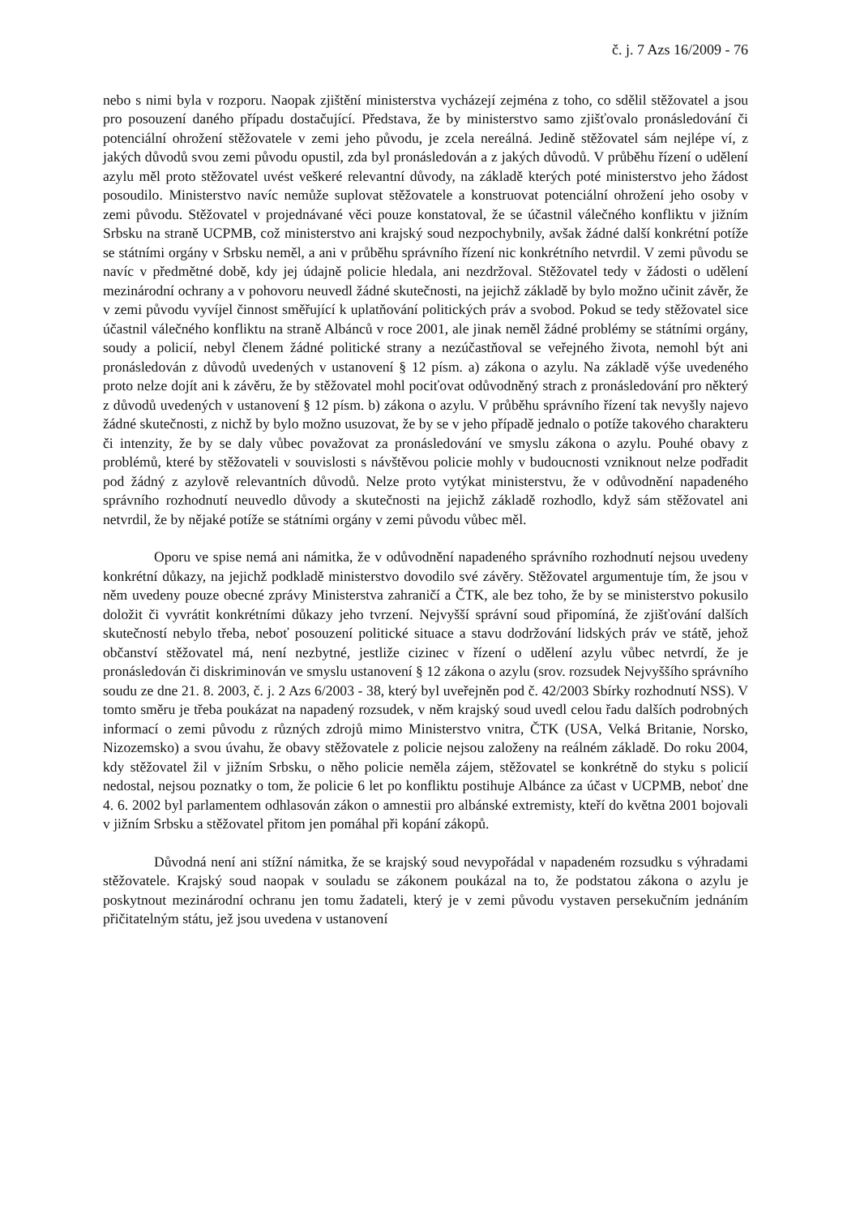č. j. 7 Azs 16/2009 - 76
nebo s nimi byla v rozporu. Naopak zjištění ministerstva vycházejí zejména z toho, co sdělil stěžovatel a jsou pro posouzení daného případu dostačující. Představa, že by ministerstvo samo zjišťovalo pronásledování či potenciální ohrožení stěžovatele v zemi jeho původu, je zcela nereálná. Jedině stěžovatel sám nejlépe ví, z jakých důvodů svou zemi původu opustil, zda byl pronásledován a z jakých důvodů. V průběhu řízení o udělení azylu měl proto stěžovatel uvést veškeré relevantní důvody, na základě kterých poté ministerstvo jeho žádost posoudilo. Ministerstvo navíc nemůže suplovat stěžovatele a konstruovat potenciální ohrožení jeho osoby v zemi původu. Stěžovatel v projednávané věci pouze konstatoval, že se účastnil válečného konfliktu v jižním Srbsku na straně UCPMB, což ministerstvo ani krajský soud nezpochybnily, avšak žádné další konkrétní potíže se státními orgány v Srbsku neměl, a ani v průběhu správního řízení nic konkrétního netvrdil. V zemi původu se navíc v předmětné době, kdy jej údajně policie hledala, ani nezdržoval. Stěžovatel tedy v žádosti o udělení mezinárodní ochrany a v pohovoru neuvedl žádné skutečnosti, na jejichž základě by bylo možno učinit závěr, že v zemi původu vyvíjel činnost směřující k uplatňování politických práv a svobod. Pokud se tedy stěžovatel sice účastnil válečného konfliktu na straně Albánců v roce 2001, ale jinak neměl žádné problémy se státními orgány, soudy a policií, nebyl členem žádné politické strany a nezúčastňoval se veřejného života, nemohl být ani pronásledován z důvodů uvedených v ustanovení § 12 písm. a) zákona o azylu. Na základě výše uvedeného proto nelze dojít ani k závěru, že by stěžovatel mohl pociťovat odůvodněný strach z pronásledování pro některý z důvodů uvedených v ustanovení § 12 písm. b) zákona o azylu. V průběhu správního řízení tak nevyšly najevo žádné skutečnosti, z nichž by bylo možno usuzovat, že by se v jeho případě jednalo o potíže takového charakteru či intenzity, že by se daly vůbec považovat za pronásledování ve smyslu zákona o azylu. Pouhé obavy z problémů, které by stěžovateli v souvislosti s návštěvou policie mohly v budoucnosti vzniknout nelze podřadit pod žádný z azylově relevantních důvodů. Nelze proto vytýkat ministerstvu, že v odůvodnění napadeného správního rozhodnutí neuvedlo důvody a skutečnosti na jejichž základě rozhodlo, když sám stěžovatel ani netvrdil, že by nějaké potíže se státními orgány v zemi původu vůbec měl.
Oporu ve spise nemá ani námitka, že v odůvodnění napadeného správního rozhodnutí nejsou uvedeny konkrétní důkazy, na jejichž podkladě ministerstvo dovodilo své závěry. Stěžovatel argumentuje tím, že jsou v něm uvedeny pouze obecné zprávy Ministerstva zahraničí a ČTK, ale bez toho, že by se ministerstvo pokusilo doložit či vyvrátit konkrétními důkazy jeho tvrzení. Nejvyšší správní soud připomíná, že zjišťování dalších skutečností nebylo třeba, neboť posouzení politické situace a stavu dodržování lidských práv ve státě, jehož občanství stěžovatel má, není nezbytné, jestliže cizinec v řízení o udělení azylu vůbec netvrdí, že je pronásledován či diskriminován ve smyslu ustanovení § 12 zákona o azylu (srov. rozsudek Nejvyššího správního soudu ze dne 21. 8. 2003, č. j. 2 Azs 6/2003 - 38, který byl uveřejněn pod č. 42/2003 Sbírky rozhodnutí NSS). V tomto směru je třeba poukázat na napadený rozsudek, v něm krajský soud uvedl celou řadu dalších podrobných informací o zemi původu z různých zdrojů mimo Ministerstvo vnitra, ČTK (USA, Velká Britanie, Norsko, Nizozemsko) a svou úvahu, že obavy stěžovatele z policie nejsou založeny na reálném základě. Do roku 2004, kdy stěžovatel žil v jižním Srbsku, o něho policie neměla zájem, stěžovatel se konkrétně do styku s policií nedostal, nejsou poznatky o tom, že policie 6 let po konfliktu postihuje Albánce za účast v UCPMB, neboť dne 4. 6. 2002 byl parlamentem odhlasován zákon o amnestii pro albánské extremisty, kteří do května 2001 bojovali v jižním Srbsku a stěžovatel přitom jen pomáhal při kopání zákopů.
Důvodná není ani stížní námitka, že se krajský soud nevypořádal v napadeném rozsudku s výhradami stěžovatele. Krajský soud naopak v souladu se zákonem poukázal na to, že podstatou zákona o azylu je poskytnout mezinárodní ochranu jen tomu žadateli, který je v zemi původu vystaven persekučním jednáním přičitatelným státu, jež jsou uvedena v ustanovení